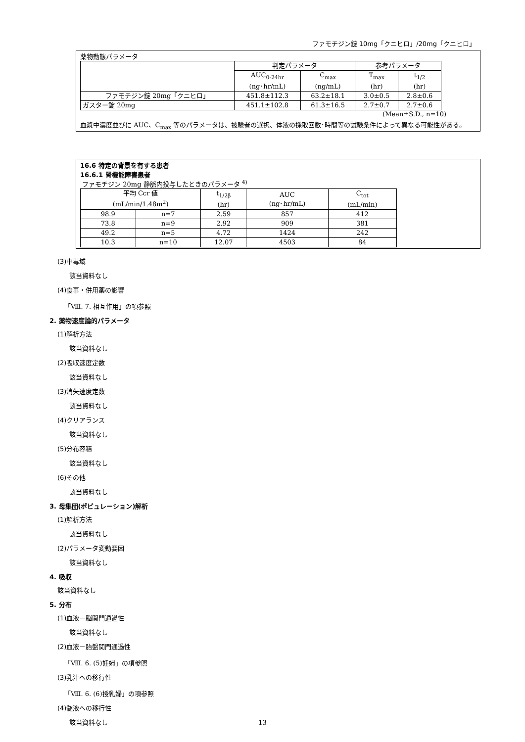ファモチジン錠 10mg「クニヒロ」/20mg「クニヒロ」
薬物動態パラメータ
| | 判定パラメータ | | 参考パラメータ | |
| --- | --- | --- | --- | --- |
| | AUC<sub>0-24hr</sub> (ng･hr/mL) | C<sub>max</sub> (ng/mL) | T<sub>max</sub> (hr) | t<sub>1/2</sub> (hr) |
| ファモチジン錠 20mg「クニヒロ」 | 451.8±112.3 | 63.2±18.1 | 3.0±0.5 | 2.8±0.6 |
| ガスター錠 20mg | 451.1±102.8 | 61.3±16.5 | 2.7±0.7 | 2.7±0.6 |
(Mean±S.D., n=10)
血漿中濃度並びに AUC、C<sub>max</sub> 等のパラメータは、被験者の選択、体液の採取回数･時間等の試験条件によって異なる可能性がある。
16.6 特定の背景を有する患者
16.6.1 腎機能障害患者
ファモチジン 20mg 静脈内投与したときのパラメータ <sup>4)</sup>
| 平均 Ccr 値 (mL/min/1.48m<sup>2</sup>) | | t<sub>1/2β</sub> (hr) | AUC (ng･hr/mL) | C<sub>tot</sub> (mL/min) |
| --- | --- | --- | --- | --- |
| 98.9 | n=7 | 2.59 | 857 | 412 |
| 73.8 | n=9 | 2.92 | 909 | 381 |
| 49.2 | n=5 | 4.72 | 1424 | 242 |
| 10.3 | n=10 | 12.07 | 4503 | 84 |
(3)中毒域
該当資料なし
(4)食事・併用薬の影響
「Ⅷ. 7. 相互作用」の項参照
2. 薬物速度論的パラメータ
(1)解析方法
該当資料なし
(2)吸収速度定数
該当資料なし
(3)消失速度定数
該当資料なし
(4)クリアランス
該当資料なし
(5)分布容積
該当資料なし
(6)その他
該当資料なし
3. 母集団(ポピュレーション)解析
(1)解析方法
該当資料なし
(2)パラメータ変動要因
該当資料なし
4. 吸収
該当資料なし
5. 分布
(1)血液－脳関門通過性
該当資料なし
(2)血液－胎盤関門通過性
「Ⅷ. 6. (5)妊婦」の項参照
(3)乳汁への移行性
「Ⅷ. 6. (6)授乳婦」の項参照
(4)髄液への移行性
該当資料なし
13